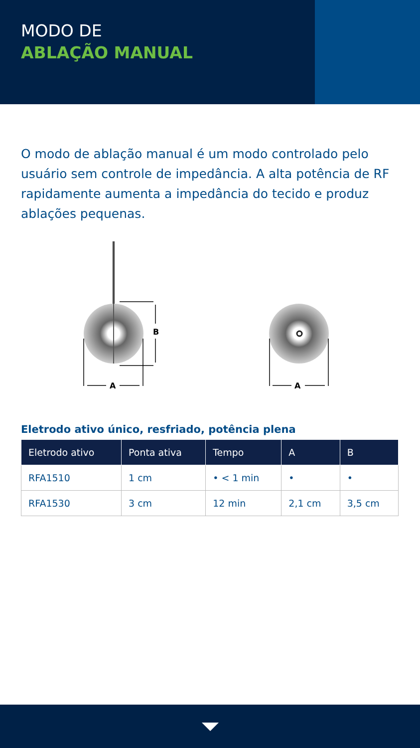MODO DE
ABLAÇÃO MANUAL
O modo de ablação manual é um modo controlado pelo usuário sem controle de impedância. A alta potência de RF rapidamente aumenta a impedância do tecido e produz ablações pequenas.
B
A
A
Eletrodo ativo único, resfriado, potência plena
| Eletrodo ativo | Ponta ativa | Tempo | A | B |
| --- | --- | --- | --- | --- |
| RFA1510 | 1 cm | • < 1 min | • | • |
| RFA1530 | 3 cm | 12 min | 2,1 cm | 3,5 cm |